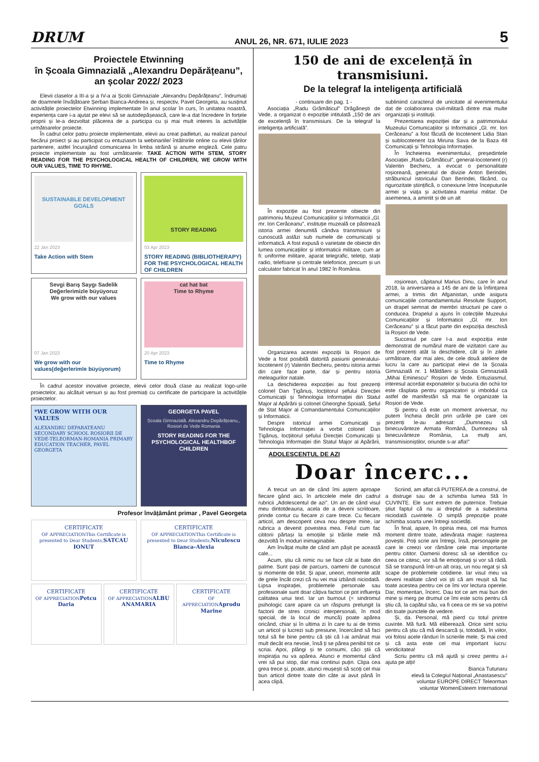DRUM ANUL 26, NR. 671, IULIE 2023 5
Proiectele Etwinning
în Școala Gimnazială „Alexandru Depărățeanu”,
an școlar 2022/ 2023
Elevii claselor a III-a și a IV-a ai Școlii Gimnaziale „Alexandru Depărățeanu”, îndrumați de doamnele învățătoare Șerban Bianca-Andreea și, respectiv, Pavel Georgeta, au susținut activitățile proiectelor Etwinning implementate în anul școlar în curs, în unitatea noastră, experiența care i-a ajutat pe elevi să se autodepășească, care le-a dat încredere în forțele proprii și le-a dezvoltat plăcerea de a participa cu și mai mult interes la activitățile următoarelor proiecte.
În cadrul celor patru proiecte implementate, elevii au creat padleturi, au realizat panoul fiecărui proiect și au participat cu entuziasm la webinariile/ întâlnirile online cu elevii țărilor partenere, astfel încurajând comunicarea în limba străină și anume engleză. Cele patru proiecte implementate au fost următoarele: TAKE ACTION WITH STEM, STORY READING FOR THE PSYCHOLOGICAL HEALTH OF CHILDREN, WE GROW WITH OUR VALUES, TIME TO RHYME.
SUSTAINABLE DEVELOPMENT GOALS
22 Jan 2023
Take Action with Stem
STORY READING
03 Apr 2023
STORY READING (BIBLIOTHERAPY) FOR THE PSYCHOLOGICAL HEALTH OF CHILDREN
Sevgi Barış Saygı Sadelik
Değerlerimizle büyüyoruz
We grow with our values
07 Jan 2023
We grow with our values(değerlerimle büyüyorum)
cat hat bat
Time to Rhyme
20 Apr 2023
Time to Rhyme
În cadrul acestor inovative proiecte, elevii celor două clase au realizat logo-urile proiectelor, au alcătuit versuri și au fost premiați cu certificate de participare la activitățile proiectelor.
*WE GROW WITH OUR VALUES
ALEXANDRU DEPARATEANU SECONDARY SCHOOL ROSIORII DE VEDE-TELEORMAN-ROMANIA PRIMARY EDUCATION TEACHER, PAVEL GEORGETA
GEORGETA PAVEL
Școala Gimnazială. Alexandru Depărățeanu,, Rosiori de Vede Romania
STORY READING FOR THE PSYCHOLOGICAL HEALTHBOF CHILDREN
Profesor învățământ primar , Pavel Georgeta
CERTIFICATE
OF APPRECIATION This Certificate is presented to Dear Students, SATCAU IONUT
CERTIFICATE
OF APPRECIATION This Certificate is presented to Dear Students, Niculescu Bianca-Alexia
CERTIFICATE
OF APPRECIATION Petcu Daria
CERTIFICATE
OF APPRECIATION ALBU ANAMARIA
CERTIFICATE
OF APPRECIATION Aprodu Marine
150 de ani de excelență în transmisiuni.
De la telegraf la inteligența artificială
- continuare din pag. 1 -
Asociația „Radu Grămăticul” Drăgănești de Vede, a organizat o expoziție intitulată „150 de ani de excelență în transmisiuni. De la telegraf la inteligența artificială”.
În expoziție au fost prezente obiecte din patrimoniu Muzeul Comunicațiilor și Informaticii „Gl. mr. Ion Cerăceanu”, instituție muzeală ce păstrează istoria armei denumită cândva transmisiuni și cunoscută astăzi sub numele de comunicații și informatică. A fost expusă o varietate de obiecte din lumea comunicațiilor și informaticii militare, cum ar fi: uniforme militare, aparat telegrafic, teletip, stații radio, telefoane și centrale telefonice, precum și un calculator fabricat în anul 1982 în România.
Organizarea acestei expoziții la Roșiori de Vede a fost posibilă datorită pasiunii generalului-locotenent (r) Valentin Becheru, pentru istoria armei din care face parte, dar și pentru istoria meleagurilor natale.
La deschiderea expoziției au fost prezenți colonel Dan Țigănuș, locțiitorul șefului Direcției Comunicații și Tehnologia Informației din Statul Major al Apărării și colonel Gheorghe Spoială, Șeful de Stat Major al Comandamentului Comunicațiilor și Informaticii.
Despre istoricul armei Comunicații și Tehnologia Informației a vorbit colonel Dan Țigănuș, locțiitorul șefului Direcției Comunicații și Tehnologia Informației din Statul Major al Apărării, subliniind caracterul de unicitate al evenimentului dat de colaborarea civil-militară dintre mai multe organizații și instituții.
Prezentarea expoziției dar și a patrimoniului Muzeului Comunicațiilor și Informaticii „Gl. mr. Ion Cerăceanu” a fost făcută de locotenent Lidia Stan și sublocotenent Iza Miruna Sava de la Baza 48 Comunicații și Tehnologia Informației.
În încheierea evenimentului, președintele Asociației „Radu Grămăticul”, general-locotenent (r) Valentin Becheru, a evocat o personalitate roșioreană, generalul de divizie Anton Berindei, străbunicul istoricului Dan Berindei, făcând, cu rigurozitate științifică, o conexiune între începuturile armei și viața și activitatea marelui militar. De asemenea, a amintit și de un alt
roșiorean, căpitanul Marius Dinu, care în anul 2018, la aniversarea a 145 de ani de la înființarea armei, a trimis din Afganistan, unde asigura comunicațiile comandamentului Resolute Support, un drapel semnat de membri structurii pe care o conducea. Drapelul a ajuns în colecțiile Muzeului Comunicațiilor și Informaticii „Gl. mr. Ion Cerăceanu” și a făcut parte din expoziția deschisă la Roșiori de Vede.
Succesul pe care l-a avut expoziția este demonstrat de numărul mare de vizitatori care au fost prezenți atât la deschidere, cât și în zilele următoare, dar mai ales, de cele două ateliere de lucru la care au participat elevi de la Școala Gimnazială nr. 1 Măldăeni și Școala Gimnazială „Mihai Eminescu” Roșiori de Vede. Entuziasmul, interesul acordat exponatelor și bucuria din ochii lor este răsplata pentru organizatori și imboldul ca astfel de manifestări să mai fie organizate la Roșiori de Vede.
Și pentru că este un moment aniversar, nu putem încheia decât prin urările pe care cei prezenți le-au adresat: „Dumnezeu să binecuvânteze Armata Română, Dumnezeu să binecuvânteze România, La mulți ani, transmisioniștilor, oriunde s-ar afla!”
ADOLESCENTUL DE AZI
Doar încerc...
A trecut un an de când îmi aștern aproape fiecare gând aici, în articolele mele din cadrul rubricii „Adolescentul de azi”. Un an de când visul meu dintotdeauna, acela de a deveni scriitoare, prinde contur cu fiecare zi care trece. Cu fiecare articol, am descoperit ceva nou despre mine, iar rubrica a devenit povestea mea. Felul cum fac cititorii părtași la emoțiile și trăirile mele mă dezvoltă în moduri inimaginabile.
Am învățat multe de când am pășit pe această cale...
Acum, știu că nimic nu se face cât ai bate din palme. Sunt pași de parcurs, oameni de cunoscut și momente de trăit. Și apar, uneori, momente atât de grele încât crezi că nu vei mai izbândi niciodată. Lipsa inspirației, problemele personale sau profesionale sunt doar câțiva factori ce pot influența calitatea unui text. Iar un burnout (= sindromul psihologic care apare ca un răspuns prelungit la factorii de stres cronici interpersonali, în mod special, de la locul de muncă) poate apărea oricând, chiar și în ultima zi în care tu ai de trimis un articol și lucrezi sub presiune, încercând să faci totul să fie bine pentru că știi că l-ai amânat mai mult decât era nevoie, însă ți se părea penibil tot ce scriai. Apoi, plângi și te consumi, căci știi că inspirația nu va apărea. Atunci e momentul când vrei să pui stop, dar mai continui puțin. Clipa cea grea trece și, poate, atunci reușești să scoți cel mai bun articol dintre toate din câte ai avut până în acea clipă.
Scriind, am aflat că PUTEREA de a construi, de a distruge sau de a schimba lumea Stă în CUVINTE. Ele sunt extrem de puternice. Trebuie știut faptul că nu ai dreptul de a subestima niciodată cuvintele. O simplă prepoziție poate schimba soarta unei întregi societăți.
În final, apare, în opinia mea, cel mai frumos moment dintre toate, adevărata magie: nașterea poveștii. Poți scrie ani întregi, însă, personajele pe care le creezi vor rămâne cele mai importante pentru cititor. Oamenii doresc să se identifice cu ceea ce citesc, vor să fie emoționați și vor să râdă. Să se transpună într-un alt oraș, un nou regat și să scape de problemele cotidiene. Iar visul meu va deveni realitate când voi ști că am reușit să fac toate acestea pentru cei ce îmi vor lectura operele. Dar, momentan, încerc. Dau tot ce am mai bun din mine și merg pe drumul ce îmi este scris pentru că știu că, la capătul său, va fi ceea ce mi se va potrivi din toate punctele de vedere.
Și, da. Personal, mă pierd cu totul printre cuvinte. Mă fură. Mă eliberează. Orice simt scriu pentru că știu că mă descarcă și, totodată, în viitor, voi folosi acele rânduri în scrierile mele. Și mai cred și că asta este cel mai important lucru: veridicitatea!
Scriu pentru că mă ajută și creez pentru a-i ajuta pe alții!
Bianca Tutunaru
elevă la Colegiul Național „Anastasescu”
voluntar EUROPE DIRECT Teleorman
voluntar WomenEsteem International